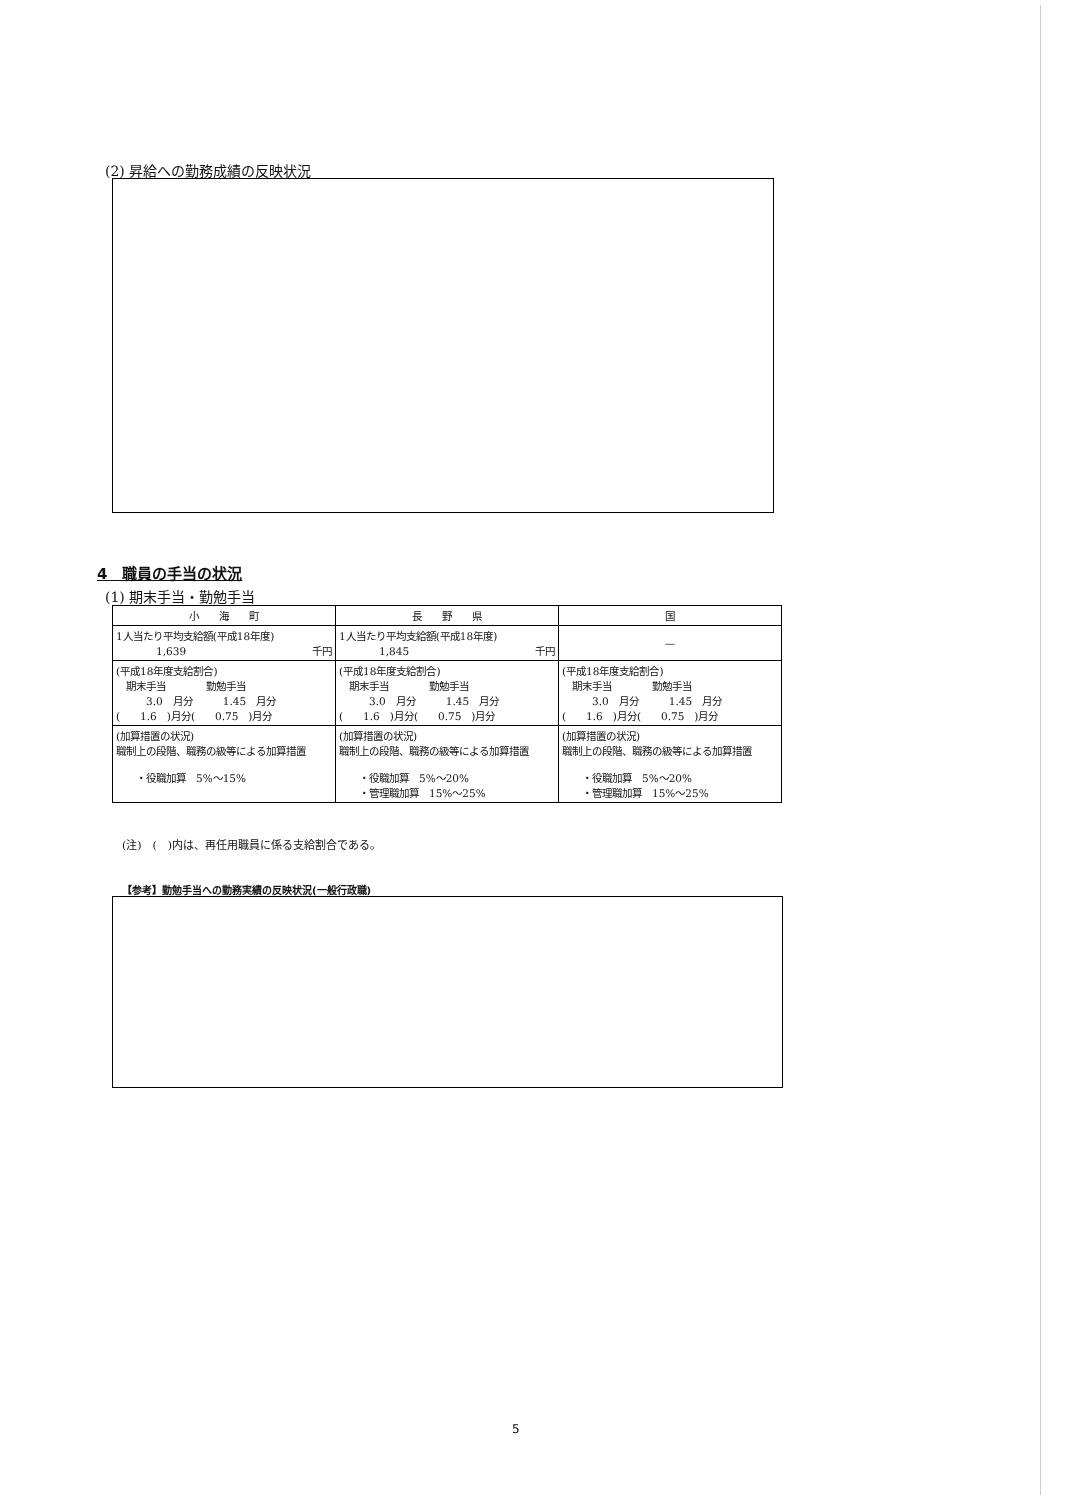(2) 昇給への勤務成績の反映状況
4　職員の手当の状況
(1) 期末手当・勤勉手当
| 小 海 町 | 長 野 県 | 国 |
| --- | --- | --- |
| 1人当たり平均支給額(平成18年度) 1,639 千円 | 1人当たり平均支給額(平成18年度) 1,845 千円 | — |
| (平成18年度支給割合) 期末手当 勤勉手当 3.0 月分 1.45 月分 ( 1.6 )月分( 0.75 )月分 | (平成18年度支給割合) 期末手当 勤勉手当 3.0 月分 1.45 月分 ( 1.6 )月分( 0.75 )月分 | (平成18年度支給割合) 期末手当 勤勉手当 3.0 月分 1.45 月分 ( 1.6 )月分( 0.75 )月分 |
| (加算措置の状況) 職制上の段階、職務の級等による加算措置 ・役職加算 5%～15% | (加算措置の状況) 職制上の段階、職務の級等による加算措置 ・役職加算 5%～20% ・管理職加算 15%～25% | (加算措置の状況) 職制上の段階、職務の級等による加算措置 ・役職加算 5%～20% ・管理職加算 15%～25% |
(注)　(　)内は、再任用職員に係る支給割合である。
【参考】勤勉手当への勤務実績の反映状況(一般行政職)
5